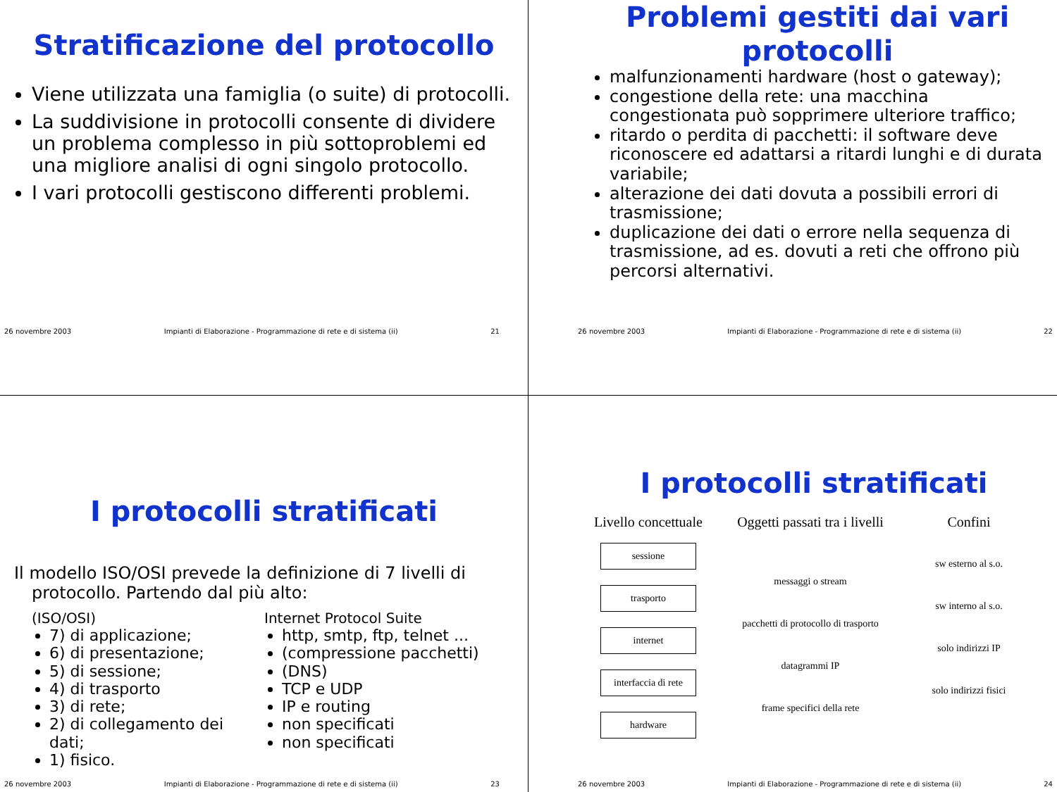Stratificazione del protocollo
Viene utilizzata una famiglia (o suite) di protocolli.
La suddivisione in protocolli consente di dividere un problema complesso in più sottoproblemi ed una migliore analisi di ogni singolo protocollo.
I vari protocolli gestiscono differenti problemi.
26 novembre 2003 Impianti di Elaborazione - Programmazione di rete e di sistema (ii) 21
Problemi gestiti dai vari protocolli
malfunzionamenti hardware (host o gateway);
congestione della rete: una macchina congestionata può sopprimere ulteriore traffico;
ritardo o perdita di pacchetti: il software deve riconoscere ed adattarsi a ritardi lunghi e di durata variabile;
alterazione dei dati dovuta a possibili errori di trasmissione;
duplicazione dei dati o errore nella sequenza di trasmissione, ad es. dovuti a reti che offrono più percorsi alternativi.
26 novembre 2003 Impianti di Elaborazione - Programmazione di rete e di sistema (ii) 22
I protocolli stratificati
Il modello ISO/OSI prevede la definizione di 7 livelli di protocollo. Partendo dal più alto:
(ISO/OSI)
7) di applicazione;
6) di presentazione;
5) di sessione;
4) di trasporto
3) di rete;
2) di collegamento dei dati;
1) fisico.
Internet Protocol Suite
http, smtp, ftp, telnet ...
(compressione pacchetti)
(DNS)
TCP e UDP
IP e routing
non specificati
non specificati
26 novembre 2003 Impianti di Elaborazione - Programmazione di rete e di sistema (ii) 23
I protocolli stratificati
Livello concettuale
Oggetti passati tra i livelli
Confini
sessione
trasporto
internet
interfaccia di rete
hardware
messaggi o stream
pacchetti di protocollo di trasporto
datagrammi IP
frame specifici della rete
sw esterno al s.o.
sw interno al s.o.
solo indirizzi IP
solo indirizzi fisici
26 novembre 2003 Impianti di Elaborazione - Programmazione di rete e di sistema (ii) 24